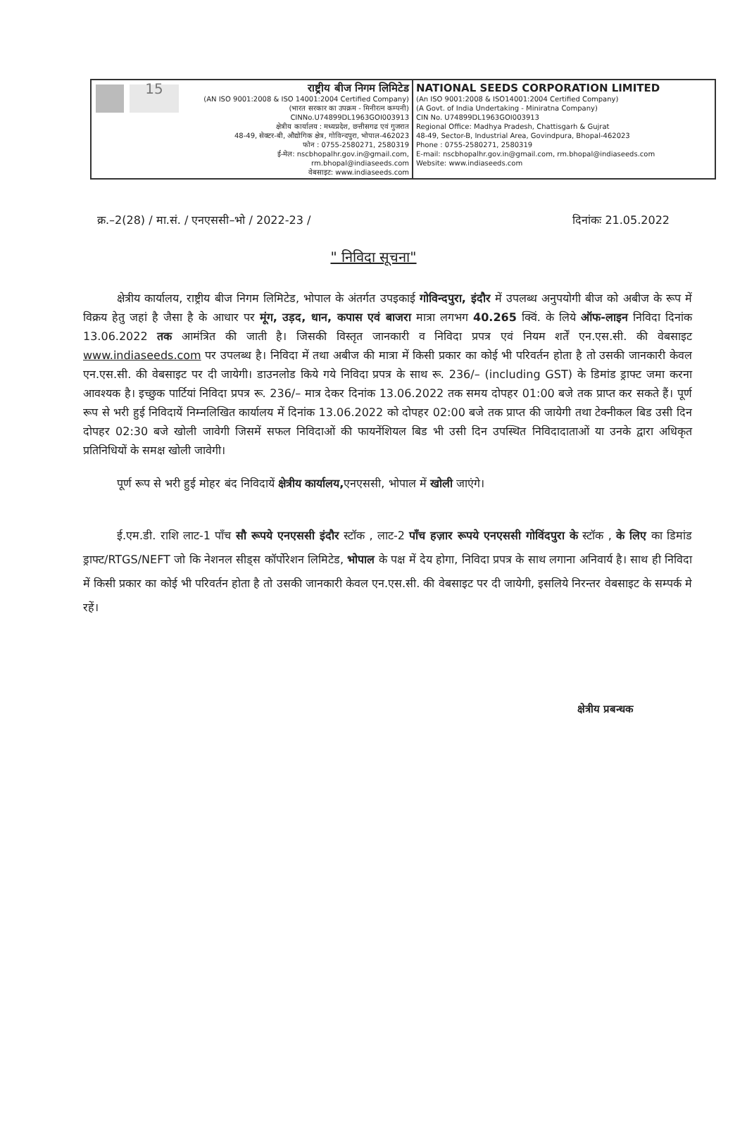15
राष्ट्रीय बीज निगम लिमिटेड
(AN ISO 9001:2008 & ISO 14001:2004 Certified Company)
(भारत सरकार का उपक्रम - मिनीरत्न कम्पनी)
CINNo.U74899DL1963GOI003913
क्षेत्रीय कार्यालय : मध्यप्रदेश, छत्तीसगढ एवं गुजरात
48-49, सेक्टर-बी, औद्योगिक क्षेत्र, गोविन्दपुरा, भोपाल-462023
फोन : 0755-2580271, 2580319
ई-मेल: nscbhopalhr.gov.in@gmail.com, rm.bhopal@indiaseeds.com
वेबसाइट: www.indiaseeds.com
NATIONAL SEEDS CORPORATION LIMITED
(An ISO 9001:2008 & ISO14001:2004 Certified Company)
(A Govt. of India Undertaking - Miniratna Company)
CIN No. U74899DL1963GOI003913
Regional Office: Madhya Pradesh, Chattisgarh & Gujrat
48-49, Sector-B, Industrial Area, Govindpura, Bhopal-462023
Phone : 0755-2580271, 2580319
E-mail: nscbhopalhr.gov.in@gmail.com, rm.bhopal@indiaseeds.com
Website: www.indiaseeds.com
क्र.–2(28) / मा.सं. / एनएससी–भो / 2022-23 / दिनांकः 21.05.2022
" निविदा सूचना"
क्षेत्रीय कार्यालय, राष्ट्रीय बीज निगम लिमिटेड, भोपाल के अंतर्गत उपइकाई गोविन्दपुरा, इंदौर में उपलब्ध अनुपयोगी बीज को अबीज के रूप में विक्रय हेतु जहां है जैसा है के आधार पर मूंग, उड़द, धान, कपास एवं बाजरा मात्रा लगभग 40.265 क्विं. के लिये ऑफ-लाइन निविदा दिनांक 13.06.2022 तक आमंत्रित की जाती है। जिसकी विस्तृत जानकारी व निविदा प्रपत्र एवं नियम शर्तें एन.एस.सी. की वेबसाइट www.indiaseeds.com पर उपलब्ध है। निविदा में तथा अबीज की मात्रा में किसी प्रकार का कोई भी परिवर्तन होता है तो उसकी जानकारी केवल एन.एस.सी. की वेबसाइट पर दी जायेगी। डाउनलोड किये गये निविदा प्रपत्र के साथ रू. 236/– (including GST) के डिमांड ड्राफ्ट जमा करना आवश्यक है। इच्छुक पार्टियां निविदा प्रपत्र रू. 236/– मात्र देकर दिनांक 13.06.2022 तक समय दोपहर 01:00 बजे तक प्राप्त कर सकते हैं। पूर्ण रूप से भरी हुई निविदायें निम्नलिखित कार्यालय में दिनांक 13.06.2022 को दोपहर 02:00 बजे तक प्राप्त की जायेगी तथा टेक्नीकल बिड उसी दिन दोपहर 02:30 बजे खोली जावेगी जिसमें सफल निविदाओं की फायनेंशियल बिड भी उसी दिन उपस्थित निविदादाताओं या उनके द्वारा अधिकृत प्रतिनिधियों के समक्ष खोली जावेगी।
पूर्ण रूप से भरी हुई मोहर बंद निविदायें क्षेत्रीय कार्यालय, एनएससी, भोपाल में खोली जाएंगे।
ई.एम.डी. राशि लाट-1 पाँच सौ रूपये एनएससी इंदौर स्टॉक , लाट-2 पाँच हज़ार रूपये एनएससी गोविंदपुरा के स्टॉक , के लिए का डिमांड ड्राफ्ट/RTGS/NEFT जो कि नेशनल सीड्स कॉर्पोरेशन लिमिटेड, भोपाल के पक्ष में देय होगा, निविदा प्रपत्र के साथ लगाना अनिवार्य है। साथ ही निविदा में किसी प्रकार का कोई भी परिवर्तन होता है तो उसकी जानकारी केवल एन.एस.सी. की वेबसाइट पर दी जायेगी, इसलिये निरन्तर वेबसाइट के सम्पर्क मे रहें।
क्षेत्रीय प्रबन्धक